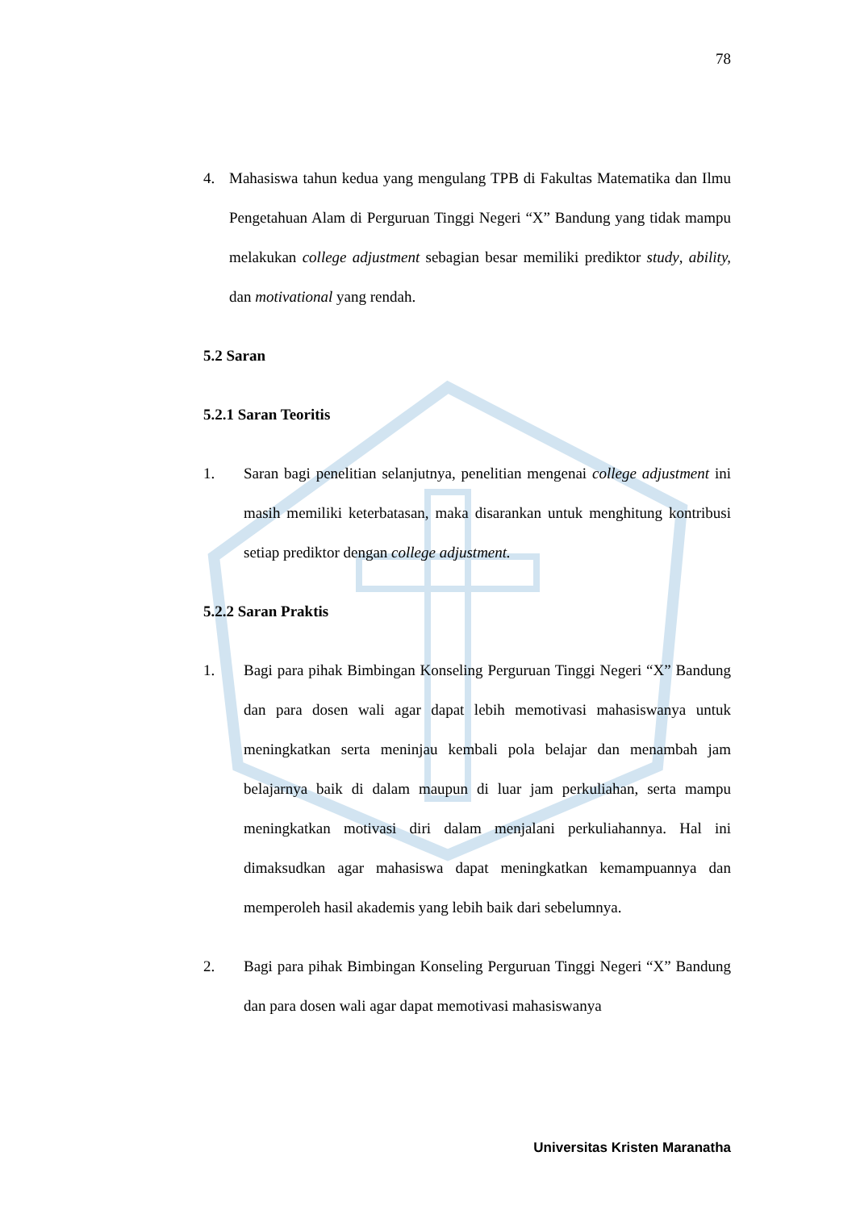78
4. Mahasiswa tahun kedua yang mengulang TPB di Fakultas Matematika dan Ilmu Pengetahuan Alam di Perguruan Tinggi Negeri “X” Bandung yang tidak mampu melakukan college adjustment sebagian besar memiliki prediktor study, ability, dan motivational yang rendah.
5.2 Saran
5.2.1 Saran Teoritis
1. Saran bagi penelitian selanjutnya, penelitian mengenai college adjustment ini masih memiliki keterbatasan, maka disarankan untuk menghitung kontribusi setiap prediktor dengan college adjustment.
5.2.2 Saran Praktis
1. Bagi para pihak Bimbingan Konseling Perguruan Tinggi Negeri “X” Bandung dan para dosen wali agar dapat lebih memotivasi mahasiswanya untuk meningkatkan serta meninjau kembali pola belajar dan menambah jam belajarnya baik di dalam maupun di luar jam perkuliahan, serta mampu meningkatkan motivasi diri dalam menjalani perkuliahannya. Hal ini dimaksudkan agar mahasiswa dapat meningkatkan kemampuannya dan memperoleh hasil akademis yang lebih baik dari sebelumnya.
2. Bagi para pihak Bimbingan Konseling Perguruan Tinggi Negeri “X” Bandung dan para dosen wali agar dapat memotivasi mahasiswanya
Universitas Kristen Maranatha